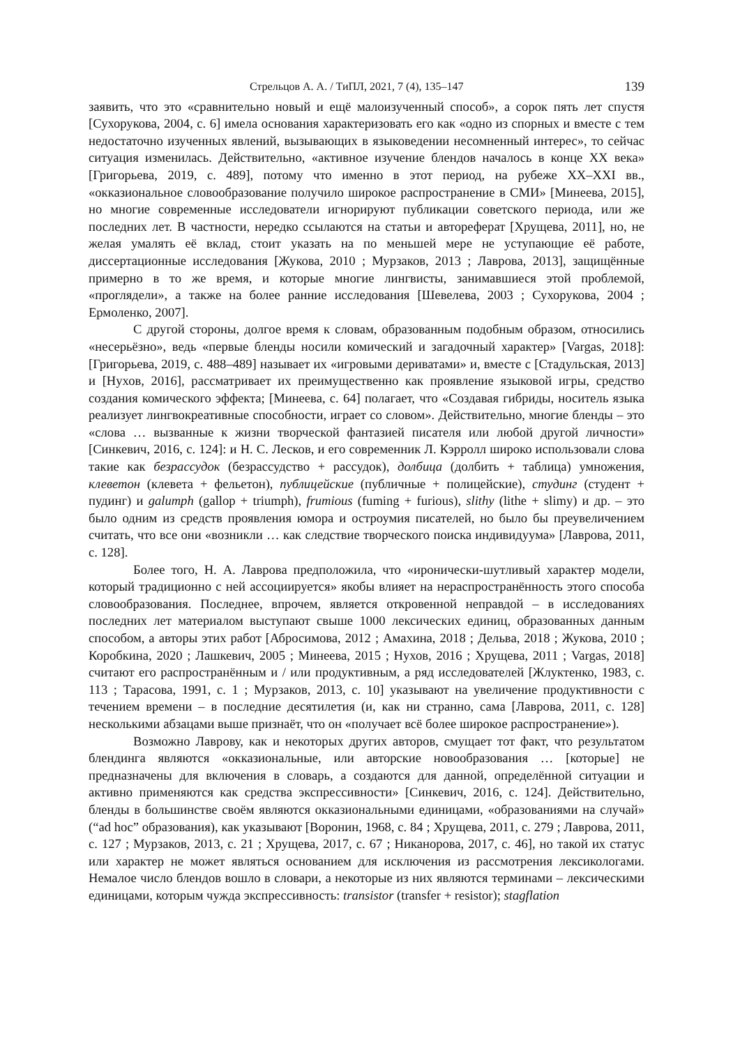Стрельцов А. А. / ТиПЛ, 2021, 7 (4), 135–147 139
заявить, что это «сравнительно новый и ещё малоизученный способ», а сорок пять лет спустя [Сухорукова, 2004, с. 6] имела основания характеризовать его как «одно из спорных и вместе с тем недостаточно изученных явлений, вызывающих в языковедении несомненный интерес», то сейчас ситуация изменилась. Действительно, «активное изучение блендов началось в конце XX века» [Григорьева, 2019, с. 489], потому что именно в этот период, на рубеже XX–XXI вв., «окказиональное словообразование получило широкое распространение в СМИ» [Минеева, 2015], но многие современные исследователи игнорируют публикации советского периода, или же последних лет. В частности, нередко ссылаются на статьи и автореферат [Хрущева, 2011], но, не желая умалять её вклад, стоит указать на по меньшей мере не уступающие её работе, диссертационные исследования [Жукова, 2010 ; Мурзаков, 2013 ; Лаврова, 2013], защищённые примерно в то же время, и которые многие лингвисты, занимавшиеся этой проблемой, «проглядели», а также на более ранние исследования [Шевелева, 2003 ; Сухорукова, 2004 ; Ермоленко, 2007].
С другой стороны, долгое время к словам, образованным подобным образом, относились «несерьёзно», ведь «первые бленды носили комический и загадочный характер» [Vargas, 2018]: [Григорьева, 2019, с. 488–489] называет их «игровыми дериватами» и, вместе с [Стадульская, 2013] и [Нухов, 2016], рассматривает их преимущественно как проявление языковой игры, средство создания комического эффекта; [Минеева, с. 64] полагает, что «Создавая гибриды, носитель языка реализует лингвокреативные способности, играет со словом». Действительно, многие бленды – это «слова … вызванные к жизни творческой фантазией писателя или любой другой личности» [Синкевич, 2016, с. 124]: и Н. С. Лесков, и его современник Л. Кэрролл широко использовали слова такие как безрассудок (безрассудство + рассудок), долбица (долбить + таблица) умножения, клеветон (клевета + фельетон), публицейские (публичные + полицейские), студинг (студент + пудинг) и galumph (gallop + triumph), frumious (fuming + furious), slithy (lithe + slimy) и др. – это было одним из средств проявления юмора и остроумия писателей, но было бы преувеличением считать, что все они «возникли … как следствие творческого поиска индивидуума» [Лаврова, 2011, с. 128].
Более того, Н. А. Лаврова предположила, что «иронически-шутливый характер модели, который традиционно с ней ассоциируется» якобы влияет на нераспространённость этого способа словообразования. Последнее, впрочем, является откровенной неправдой – в исследованиях последних лет материалом выступают свыше 1000 лексических единиц, образованных данным способом, а авторы этих работ [Абросимова, 2012 ; Амахина, 2018 ; Дельва, 2018 ; Жукова, 2010 ; Коробкина, 2020 ; Лашкевич, 2005 ; Минеева, 2015 ; Нухов, 2016 ; Хрущева, 2011 ; Vargas, 2018] считают его распространённым и / или продуктивным, а ряд исследователей [Жлуктенко, 1983, с. 113 ; Тарасова, 1991, с. 1 ; Мурзаков, 2013, с. 10] указывают на увеличение продуктивности с течением времени – в последние десятилетия (и, как ни странно, сама [Лаврова, 2011, с. 128] несколькими абзацами выше признаёт, что он «получает всё более широкое распространение»).
Возможно Лаврову, как и некоторых других авторов, смущает тот факт, что результатом блендинга являются «окказиональные, или авторские новообразования … [которые] не предназначены для включения в словарь, а создаются для данной, определённой ситуации и активно применяются как средства экспрессивности» [Синкевич, 2016, с. 124]. Действительно, бленды в большинстве своём являются окказиональными единицами, «образованиями на случай» (“ad hoc” образования), как указывают [Воронин, 1968, с. 84 ; Хрущева, 2011, с. 279 ; Лаврова, 2011, с. 127 ; Мурзаков, 2013, с. 21 ; Хрущева, 2017, с. 67 ; Никанорова, 2017, с. 46], но такой их статус или характер не может являться основанием для исключения из рассмотрения лексикологами. Немалое число блендов вошло в словари, а некоторые из них являются терминами – лексическими единицами, которым чужда экспрессивность: transistor (transfer + resistor); stagflation